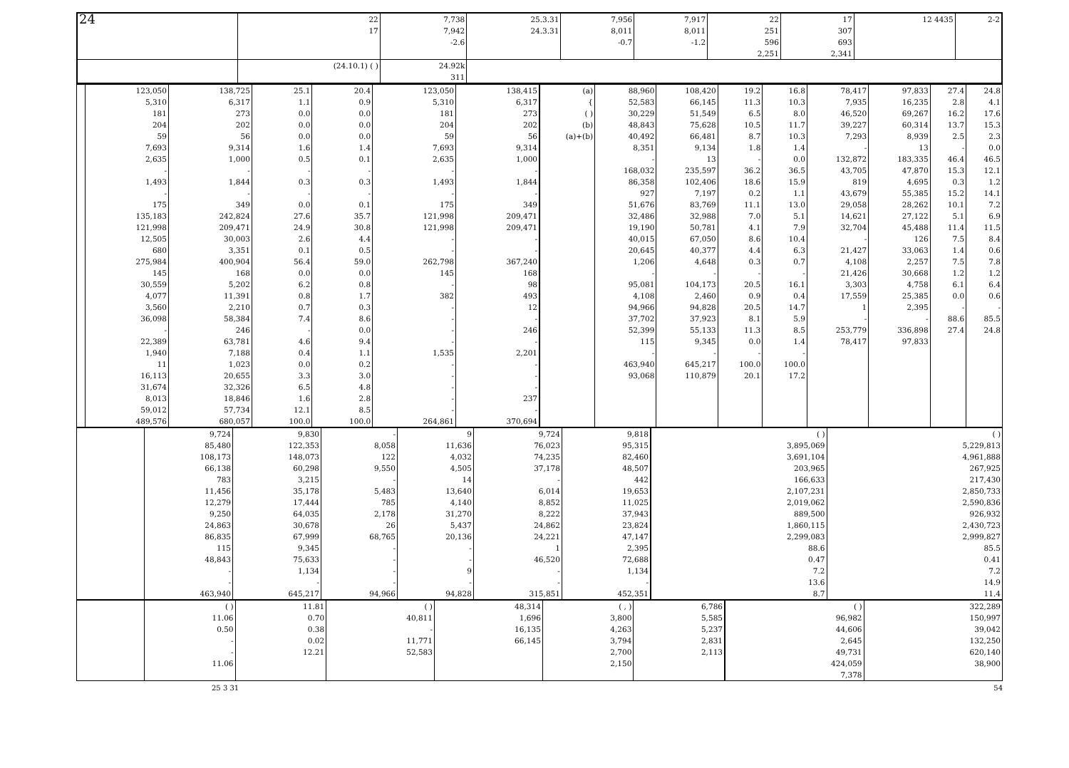| 24 | 22 17 | 7,738 7,942 -2.6 | 25.3.31 24.3.31 | 7,956 8,011 -0.7 | 7,917 8,011 -1.2 | 22 251 596 2,251 | 17 307 693 2,341 | 12 4435 | 2-2 |
| | (24.10.1) ( ) | 24.92k 311 | | | | | | | |
| | 123,050 5,310 181 204 59 7,693 2,635 - 1,493 - 175 135,183 121,998 12,505 680 275,984 145 30,559 4,077 3,560 36,098 - 22,389 1,940 11 16,113 31,674 8,013 59,012 489,576 | 138,725 6,317 273 202 56 9,314 1,000 - 1,844 - 349 242,824 209,471 30,003 3,351 400,904 168 5,202 11,391 2,210 58,384 246 63,781 7,188 1,023 20,655 32,326 18,846 57,734 680,057 | 25.1 1.1 0.0 0.0 0.0 1.6 0.5 - 0.3 - 0.0 27.6 24.9 2.6 0.1 56.4 0.0 6.2 0.8 0.7 7.4 - 4.6 0.4 0.0 3.3 6.5 1.6 12.1 100.0 | 20.4 0.9 0.0 0.0 0.0 1.4 0.1 - 0.3 - 0.1 35.7 30.8 4.4 0.5 59.0 0.0 0.8 1.7 0.3 8.6 0.0 9.4 1.1 0.2 3.0 4.8 2.8 8.5 100.0 | 123,050 5,310 181 204 59 7,693 2,635 - 1,493 - 175 121,998 121,998 - - 262,798 145 - 382 - - - - 1,535 - - - - - 264,861 | 138,415 6,317 273 202 56 9,314 1,000 - 1,844 - 349 209,471 209,471 - - 367,240 168 98 493 12 - 246 - 2,201 - - - 237 - 370,694 |
| (a) { ( ) (b) (a)+(b) | 88,960 52,583 30,229 48,843 40,492 8,351 - 168,032 86,358 927 51,676 32,486 19,190 40,015 20,645 1,206 - 95,081 4,108 94,966 37,702 52,399 115 - 463,940 93,068 | 108,420 66,145 51,549 75,628 66,481 9,134 13 235,597 102,406 7,197 83,769 32,988 50,781 67,050 40,377 4,648 - 104,173 2,460 94,828 37,923 55,133 9,345 - 645,217 110,879 | 19.2 11.3 6.5 10.5 8.7 1.8 - 36.2 18.6 0.2 11.1 7.0 4.1 8.6 4.4 0.3 - 20.5 0.9 20.5 8.1 11.3 0.0 - 100.0 20.1 | 16.8 10.3 8.0 11.7 10.3 1.4 0.0 36.5 15.9 1.1 13.0 5.1 7.9 10.4 6.3 0.7 - 16.1 0.4 14.7 5.9 8.5 1.4 - 100.0 17.2 | 78,417 7,935 46,520 39,227 7,293 - 132,872 43,705 819 43,679 29,058 14,621 32,704 - 21,427 4,108 21,426 3,303 17,559 1 - 253,779 78,417 | 97,833 16,235 69,267 60,314 8,939 13 183,335 47,870 4,695 55,385 28,262 27,122 45,488 126 33,063 2,257 30,668 4,758 25,385 2,395 - 336,898 97,833 | 27.4 2.8 16.2 13.7 2.5 - 46.4 15.3 0.3 15.2 10.1 5.1 11.4 7.5 1.4 7.5 1.2 6.1 0.0 - 88.6 27.4 | 24.8 4.1 17.6 15.3 2.3 0.0 46.5 12.1 1.2 14.1 7.2 6.9 11.5 8.4 0.6 7.8 1.2 6.4 0.6 - 85.5 24.8 |
| | 9,724 85,480 108,173 66,138 783 11,456 12,279 9,250 24,863 86,835 115 48,843 - - 463,940 | 9,830 122,353 148,073 60,298 3,215 35,178 17,444 64,035 30,678 67,999 9,345 75,633 1,134 - 645,217 | - 8,058 122 9,550 - 5,483 785 2,178 26 68,765 - - - - 94,966 | 9 11,636 4,032 4,505 14 13,640 4,140 31,270 5,437 20,136 - - 9 - 94,828 | 9,724 76,023 74,235 37,178 - 6,014 8,852 8,222 24,862 24,221 1 46,520 - - 315,851 | 9,818 95,315 82,460 48,507 442 19,653 11,025 37,943 23,824 47,147 2,395 72,688 1,134 - 452,351 |
| ( ) 3,895,069 3,691,104 203,965 166,633 2,107,231 2,019,062 889,500 1,860,115 2,299,083 88.6 0.47 7.2 13.6 8.7 | ( ) 5,229,813 4,961,888 267,925 217,430 2,850,733 2,590,836 926,932 2,430,723 2,999,827 85.5 0.41 7.2 14.9 11.4 |
| | ( ) 11.06 0.50 - - 11.06 | 11.81 0.70 0.38 0.02 12.21 | ( ) 40,811 - 11,771 52,583 | 48,314 1,696 16,135 66,145 | ( , ) 3,800 4,263 3,794 2,700 2,150 | 6,786 5,585 5,237 2,831 2,113 |
| ( ) 96,982 44,606 2,645 49,731 424,059 7,378 | 322,289 150,997 39,042 132,250 620,140 38,900 |
25 3 31 54